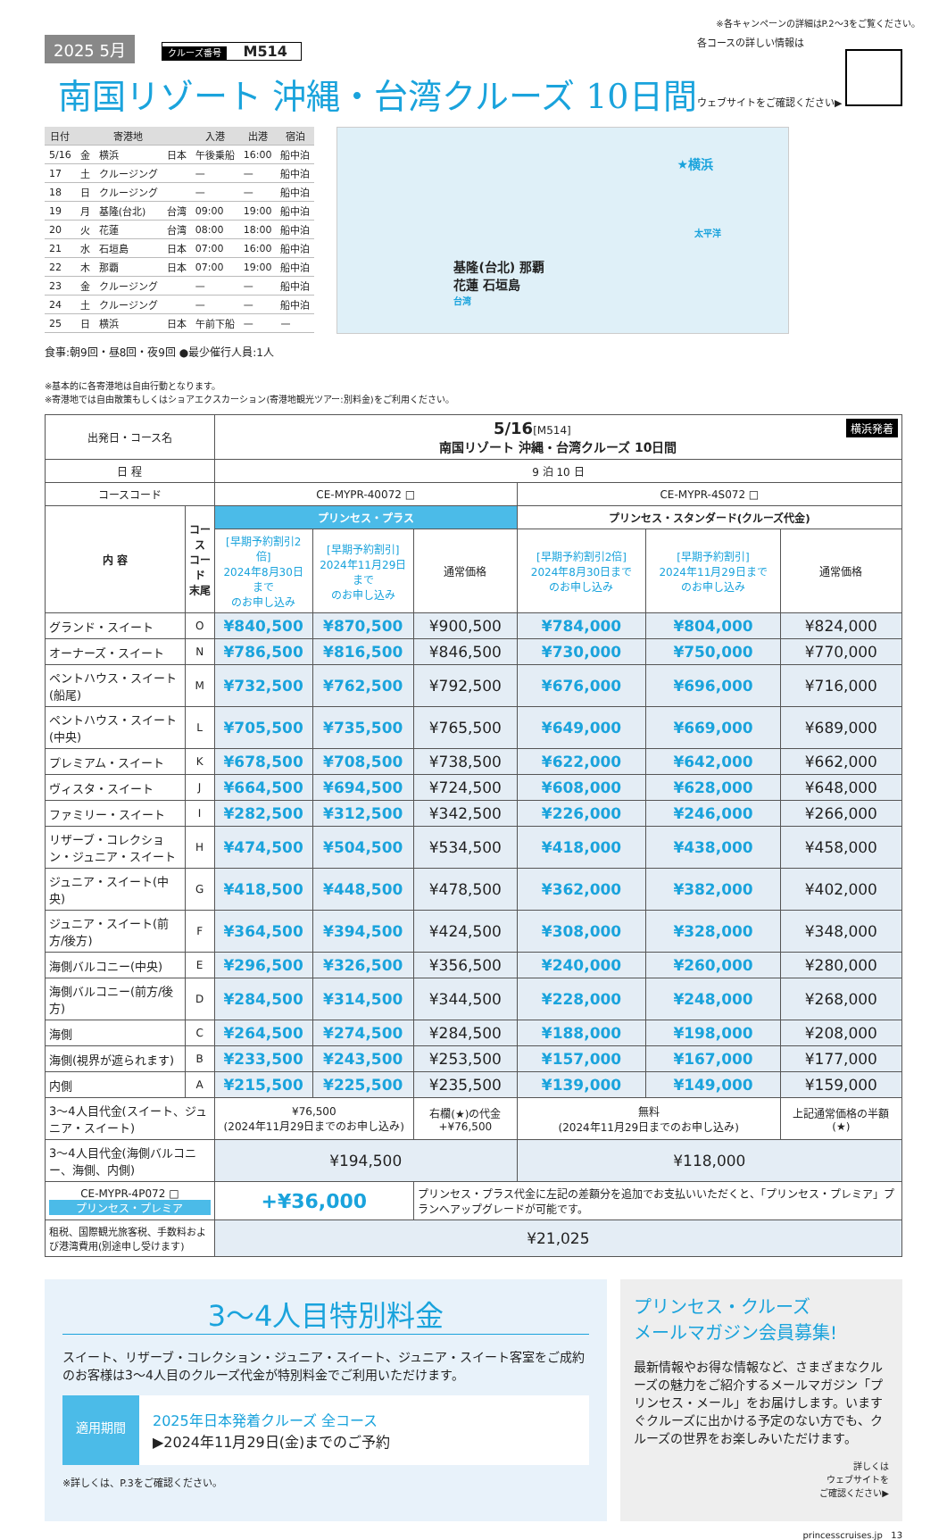※各キャンペーンの詳細はP.2〜3をご覧ください。
2025 5月 クルーズ番号 M514
南国リゾート 沖縄・台湾クルーズ 10日間
各コースの詳しい情報は
ウェブサイトをご確認ください▶
| 日付 | | 寄港地 | | 入港 | 出港 | 宿泊 |
| --- | --- | --- | --- | --- | --- | --- |
| 5/16 | 金 | 横浜 | 日本 | 午後乗船 | 16:00 | 船中泊 |
| 17 | 土 | クルージング | | — | — | 船中泊 |
| 18 | 日 | クルージング | | — | — | 船中泊 |
| 19 | 月 | 基隆(台北) | 台湾 | 09:00 | 19:00 | 船中泊 |
| 20 | 火 | 花蓮 | 台湾 | 08:00 | 18:00 | 船中泊 |
| 21 | 水 | 石垣島 | 日本 | 07:00 | 16:00 | 船中泊 |
| 22 | 木 | 那覇 | 日本 | 07:00 | 19:00 | 船中泊 |
| 23 | 金 | クルージング | | — | — | 船中泊 |
| 24 | 土 | クルージング | | — | — | 船中泊 |
| 25 | 日 | 横浜 | 日本 | 午前下船 | — | — |
食事:朝9回・昼8回・夜9回 ●最少催行人員:1人
★横浜
太平洋
基隆(台北) 那覇
花蓮 石垣島
台湾
※基本的に各寄港地は自由行動となります。
※寄港地では自由散策もしくはショアエクスカーション(寄港地観光ツアー:別料金)をご利用ください。
| 出発日・コース名 | | 5/16 [M514] 横浜発着 南国リゾート 沖縄・台湾クルーズ 10日間 | | | | | |
| 日 程 | | 9 泊 10 日 | | | | | |
| コースコード | | CE-MYPR-40072 □ | | | CE-MYPR-4S072 □ | | |
| 内 容 | コース コード 末尾 | プリンセス・プラス | | | プリンセス・スタンダード(クルーズ代金) | | |
| | | [早期予約割引2倍] 2024年8月30日まで のお申し込み | [早期予約割引] 2024年11月29日まで のお申し込み | 通常価格 | [早期予約割引2倍] 2024年8月30日まで のお申し込み | [早期予約割引] 2024年11月29日まで のお申し込み | 通常価格 |
| グランド・スイート | O | ¥840,500 | ¥870,500 | ¥900,500 | ¥784,000 | ¥804,000 | ¥824,000 |
| オーナーズ・スイート | N | ¥786,500 | ¥816,500 | ¥846,500 | ¥730,000 | ¥750,000 | ¥770,000 |
| ペントハウス・スイート(船尾) | M | ¥732,500 | ¥762,500 | ¥792,500 | ¥676,000 | ¥696,000 | ¥716,000 |
| ペントハウス・スイート(中央) | L | ¥705,500 | ¥735,500 | ¥765,500 | ¥649,000 | ¥669,000 | ¥689,000 |
| プレミアム・スイート | K | ¥678,500 | ¥708,500 | ¥738,500 | ¥622,000 | ¥642,000 | ¥662,000 |
| ヴィスタ・スイート | J | ¥664,500 | ¥694,500 | ¥724,500 | ¥608,000 | ¥628,000 | ¥648,000 |
| ファミリー・スイート | I | ¥282,500 | ¥312,500 | ¥342,500 | ¥226,000 | ¥246,000 | ¥266,000 |
| リザーブ・コレクション・ジュニア・スイート | H | ¥474,500 | ¥504,500 | ¥534,500 | ¥418,000 | ¥438,000 | ¥458,000 |
| ジュニア・スイート(中央) | G | ¥418,500 | ¥448,500 | ¥478,500 | ¥362,000 | ¥382,000 | ¥402,000 |
| ジュニア・スイート(前方/後方) | F | ¥364,500 | ¥394,500 | ¥424,500 | ¥308,000 | ¥328,000 | ¥348,000 |
| 海側バルコニー(中央) | E | ¥296,500 | ¥326,500 | ¥356,500 | ¥240,000 | ¥260,000 | ¥280,000 |
| 海側バルコニー(前方/後方) | D | ¥284,500 | ¥314,500 | ¥344,500 | ¥228,000 | ¥248,000 | ¥268,000 |
| 海側 | C | ¥264,500 | ¥274,500 | ¥284,500 | ¥188,000 | ¥198,000 | ¥208,000 |
| 海側(視界が遮られます) | B | ¥233,500 | ¥243,500 | ¥253,500 | ¥157,000 | ¥167,000 | ¥177,000 |
| 内側 | A | ¥215,500 | ¥225,500 | ¥235,500 | ¥139,000 | ¥149,000 | ¥159,000 |
| 3〜4人目代金(スイート、ジュニア・スイート) | | ¥76,500 (2024年11月29日までのお申し込み) | | 右欄(★)の代金 +¥76,500 | 無料 (2024年11月29日までのお申し込み) | | 上記通常価格の半額 (★) |
| 3〜4人目代金(海側バルコニー、海側、内側) | | ¥194,500 | | | ¥118,000 | | |
| CE-MYPR-4P072 □ プリンセス・プレミア | | +¥36,000 | | プリンセス・プラス代金に左記の差額分を追加でお支払いいただくと、「プリンセス・プレミア」プランへアップグレードが可能です。 | | | |
| 租税、国際観光旅客税、手数料および港湾費用(別途申し受けます) | | ¥21,025 | | | | | |
3〜4人目特別料金
スイート、リザーブ・コレクション・ジュニア・スイート、ジュニア・スイート客室をご成約のお客様は3〜4人目のクルーズ代金が特別料金でご利用いただけます。
適用期間
2025年日本発着クルーズ 全コース
▶2024年11月29日(金)までのご予約
※詳しくは、P.3をご確認ください。
プリンセス・クルーズ
メールマガジン会員募集!
最新情報やお得な情報など、さまざまなクルーズの魅力をご紹介するメールマガジン「プリンセス・メール」をお届けします。いますぐクルーズに出かける予定のない方でも、クルーズの世界をお楽しみいただけます。
詳しくは
ウェブサイトを
ご確認ください▶
princesscruises.jp 13